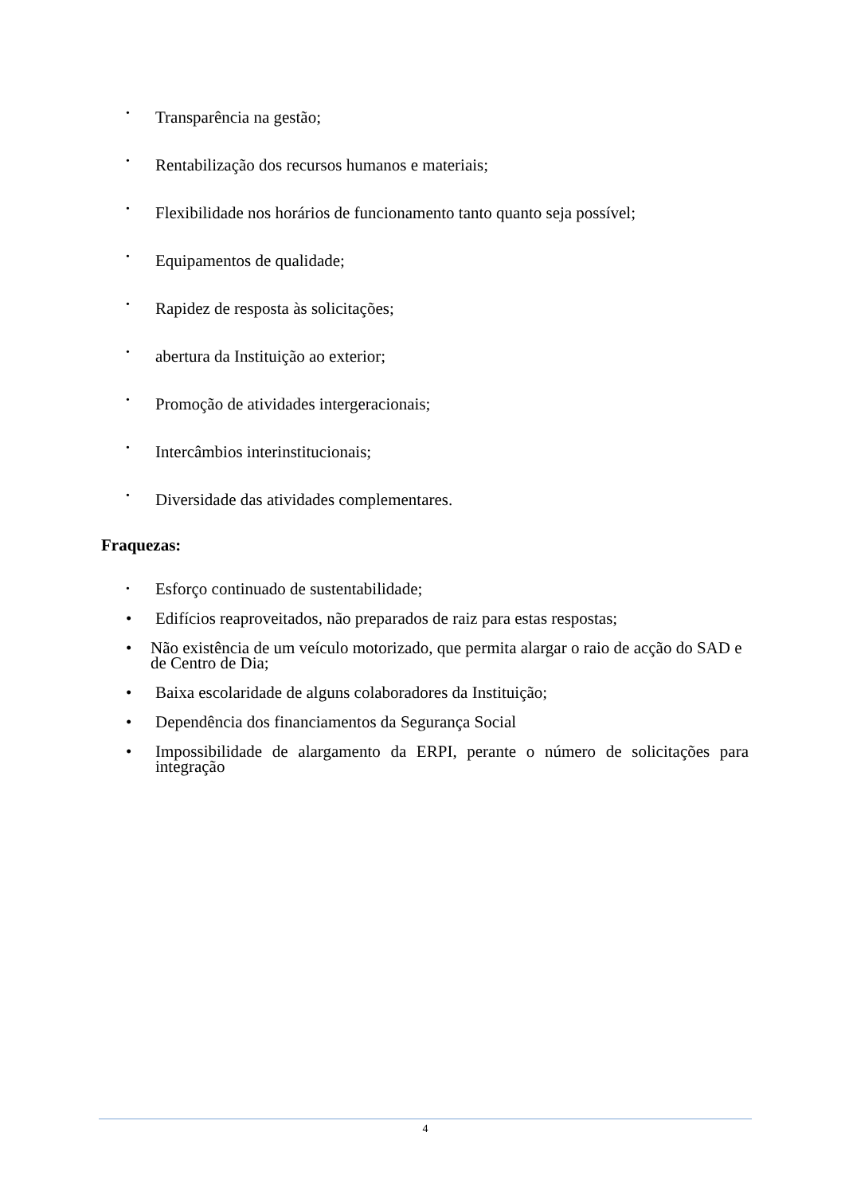• Transparência na gestão;
• Rentabilização dos recursos humanos e materiais;
• Flexibilidade nos horários de funcionamento tanto quanto seja possível;
• Equipamentos de qualidade;
• Rapidez de resposta às solicitações;
• abertura da Instituição ao exterior;
• Promoção de atividades intergeracionais;
• Intercâmbios interinstitucionais;
• Diversidade das atividades complementares.
Fraquezas:
• Esforço continuado de sustentabilidade;
• Edifícios reaproveitados, não preparados de raiz para estas respostas;
• Não existência de um veículo motorizado, que permita alargar o raio de acção do SAD e de Centro de Dia;
• Baixa escolaridade de alguns colaboradores da Instituição;
• Dependência dos financiamentos da Segurança Social
• Impossibilidade de alargamento da ERPI, perante o número de solicitações para integração
4